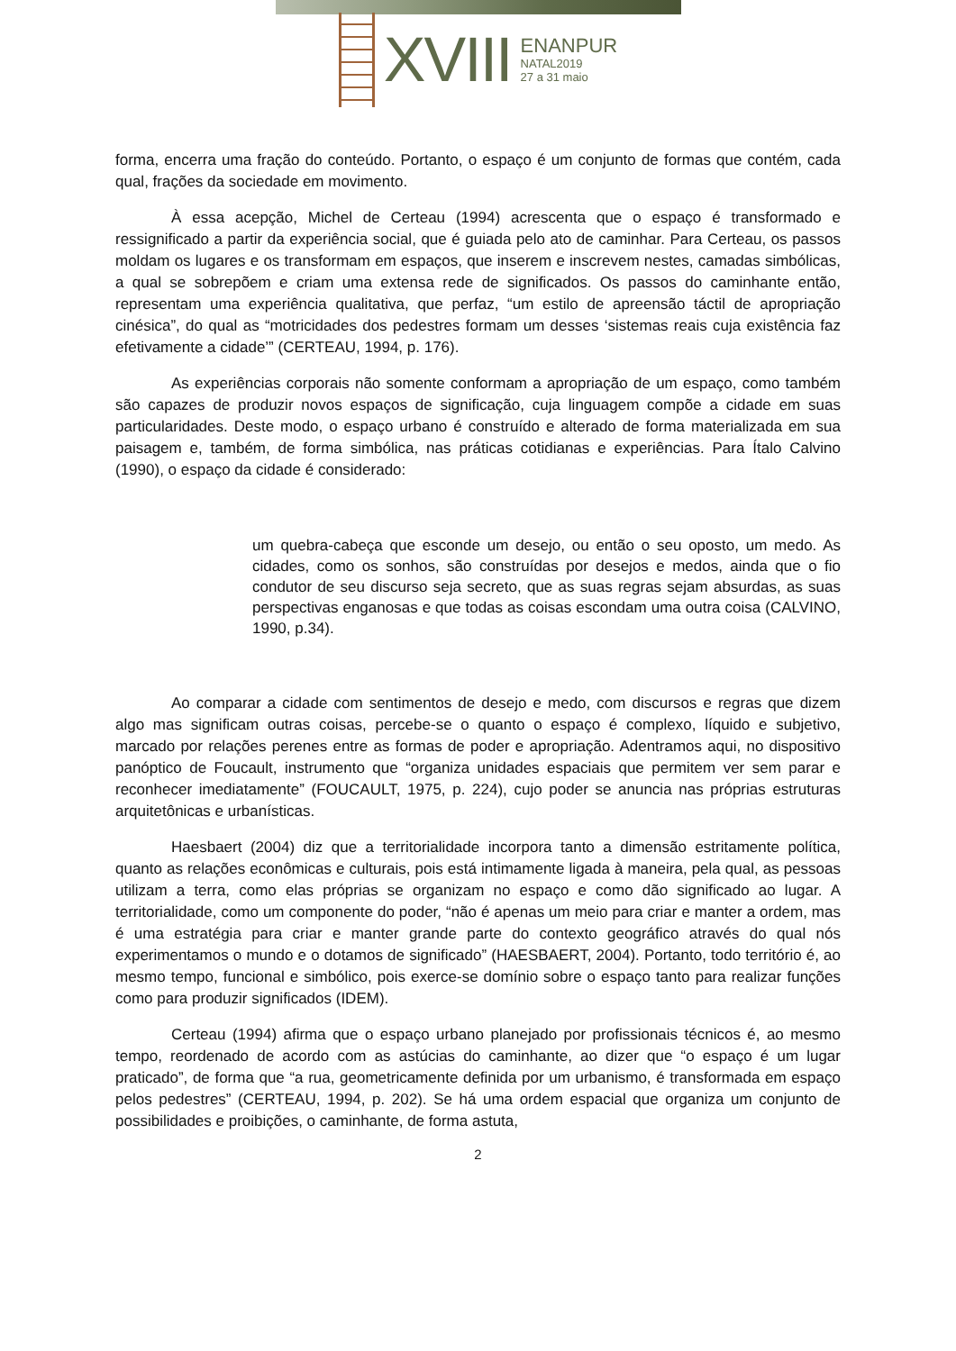XVIII
ENANPUR
NATAL2019
27 a 31 maio
forma, encerra uma fração do conteúdo. Portanto, o espaço é um conjunto de formas que contém, cada qual, frações da sociedade em movimento.
À essa acepção, Michel de Certeau (1994) acrescenta que o espaço é transformado e ressignificado a partir da experiência social, que é guiada pelo ato de caminhar. Para Certeau, os passos moldam os lugares e os transformam em espaços, que inserem e inscrevem nestes, camadas simbólicas, a qual se sobrepõem e criam uma extensa rede de significados. Os passos do caminhante então, representam uma experiência qualitativa, que perfaz, “um estilo de apreensão táctil de apropriação cinésica”, do qual as “motricidades dos pedestres formam um desses ‘sistemas reais cuja existência faz efetivamente a cidade’” (CERTEAU, 1994, p. 176).
As experiências corporais não somente conformam a apropriação de um espaço, como também são capazes de produzir novos espaços de significação, cuja linguagem compõe a cidade em suas particularidades. Deste modo, o espaço urbano é construído e alterado de forma materializada em sua paisagem e, também, de forma simbólica, nas práticas cotidianas e experiências. Para Ítalo Calvino (1990), o espaço da cidade é considerado:
um quebra-cabeça que esconde um desejo, ou então o seu oposto, um medo. As cidades, como os sonhos, são construídas por desejos e medos, ainda que o fio condutor de seu discurso seja secreto, que as suas regras sejam absurdas, as suas perspectivas enganosas e que todas as coisas escondam uma outra coisa (CALVINO, 1990, p.34).
Ao comparar a cidade com sentimentos de desejo e medo, com discursos e regras que dizem algo mas significam outras coisas, percebe-se o quanto o espaço é complexo, líquido e subjetivo, marcado por relações perenes entre as formas de poder e apropriação. Adentramos aqui, no dispositivo panóptico de Foucault, instrumento que “organiza unidades espaciais que permitem ver sem parar e reconhecer imediatamente” (FOUCAULT, 1975, p. 224), cujo poder se anuncia nas próprias estruturas arquitetônicas e urbanísticas.
Haesbaert (2004) diz que a territorialidade incorpora tanto a dimensão estritamente política, quanto as relações econômicas e culturais, pois está intimamente ligada à maneira, pela qual, as pessoas utilizam a terra, como elas próprias se organizam no espaço e como dão significado ao lugar. A territorialidade, como um componente do poder, “não é apenas um meio para criar e manter a ordem, mas é uma estratégia para criar e manter grande parte do contexto geográfico através do qual nós experimentamos o mundo e o dotamos de significado” (HAESBAERT, 2004). Portanto, todo território é, ao mesmo tempo, funcional e simbólico, pois exerce-se domínio sobre o espaço tanto para realizar funções como para produzir significados (IDEM).
Certeau (1994) afirma que o espaço urbano planejado por profissionais técnicos é, ao mesmo tempo, reordenado de acordo com as astúcias do caminhante, ao dizer que “o espaço é um lugar praticado”, de forma que “a rua, geometricamente definida por um urbanismo, é transformada em espaço pelos pedestres” (CERTEAU, 1994, p. 202). Se há uma ordem espacial que organiza um conjunto de possibilidades e proibições, o caminhante, de forma astuta,
2